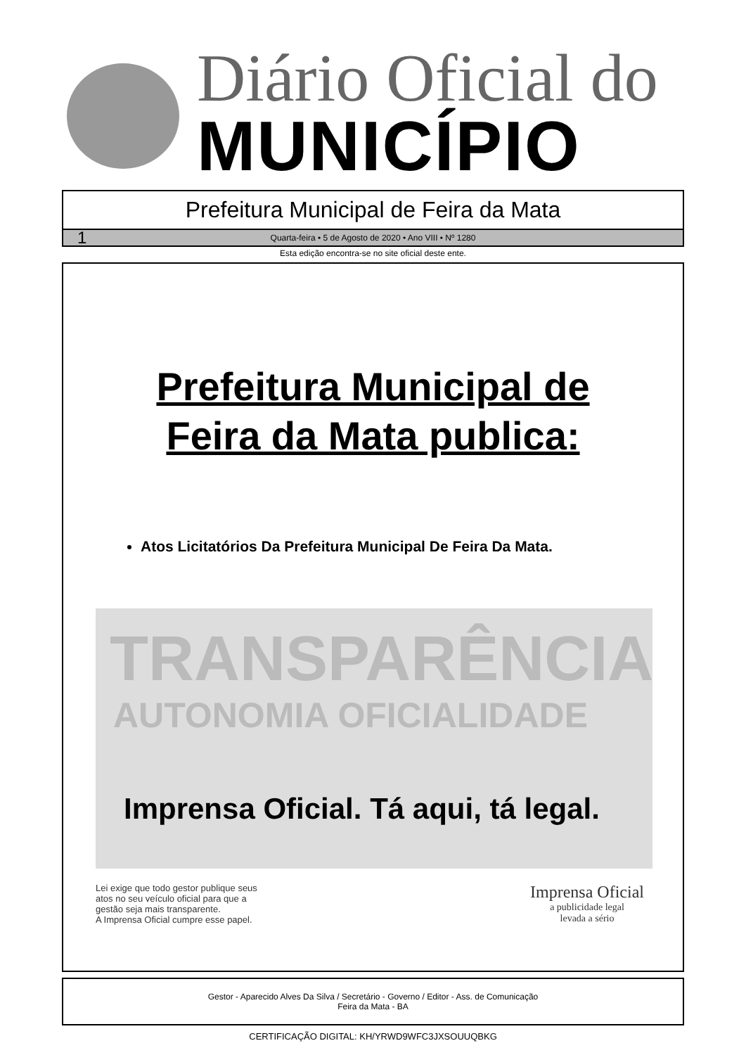Diário Oficial do
MUNICÍPIO
Prefeitura Municipal de Feira da Mata
1 Quarta-feira • 5 de Agosto de 2020 • Ano VIII • Nº 1280
Esta edição encontra-se no site oficial deste ente.
Prefeitura Municipal de
Feira da Mata publica:
Atos Licitatórios Da Prefeitura Municipal De Feira Da Mata.
TRANSPARÊNCIA
AUTONOMIA OFICIALIDADE
Imprensa Oficial. Tá aqui, tá legal.
Lei exige que todo gestor publique seus
atos no seu veículo oficial para que a
gestão seja mais transparente.
A Imprensa Oficial cumpre esse papel.
Imprensa Oficial
a publicidade legal
levada a sério
Gestor - Aparecido Alves Da Silva / Secretário - Governo / Editor - Ass. de Comunicação
Feira da Mata - BA
CERTIFICAÇÃO DIGITAL: KH/YRWD9WFC3JXSOUUQBKG